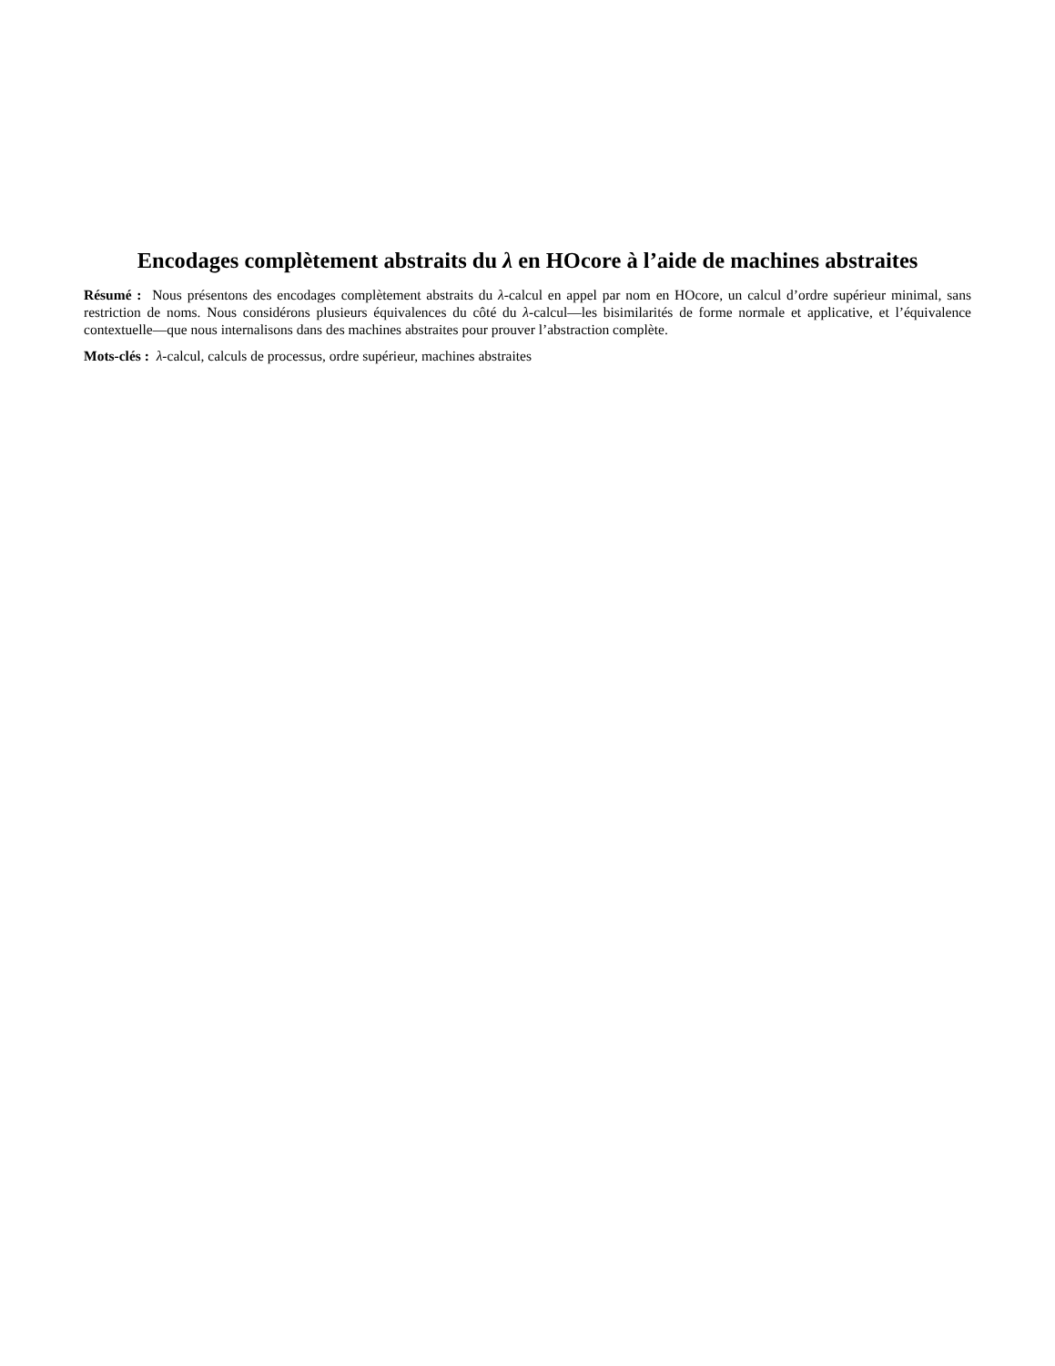Encodages complètement abstraits du λ en HOcore à l’aide de machines abstraites
Résumé : Nous présentons des encodages complètement abstraits du λ-calcul en appel par nom en HOcore, un calcul d’ordre supérieur minimal, sans restriction de noms. Nous considérons plusieurs équivalences du côté du λ-calcul—les bisimilarités de forme normale et applicative, et l’équivalence contextuelle—que nous internalisons dans des machines abstraites pour prouver l’abstraction complète.
Mots-clés : λ-calcul, calculs de processus, ordre supérieur, machines abstraites